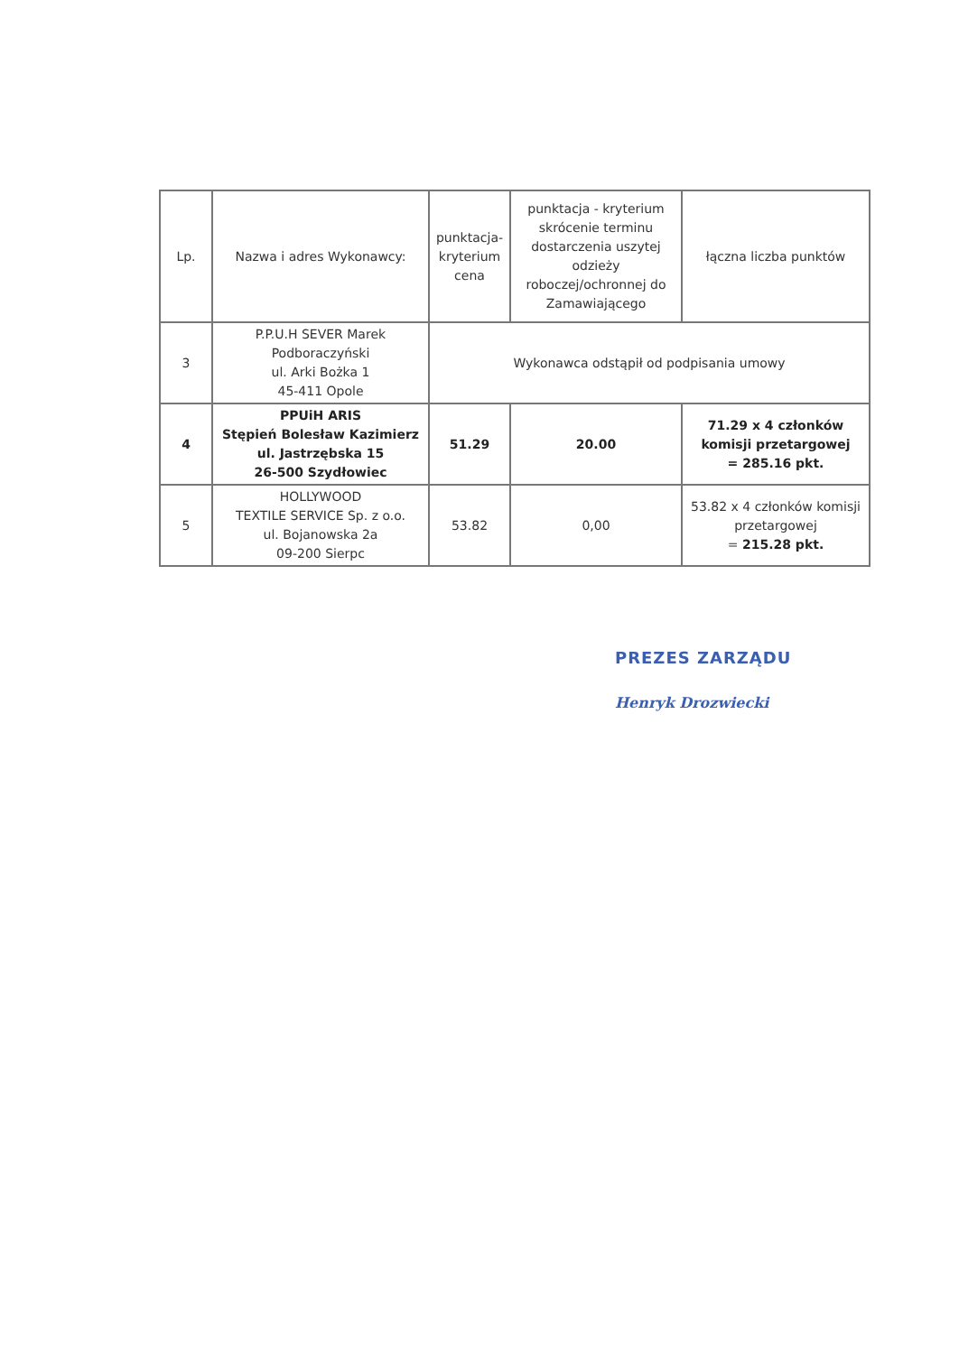| Lp. | Nazwa i adres Wykonawcy: | punktacja-kryterium cena | punktacja - kryterium skrócenie terminu dostarczenia uszytej odzieży roboczej/ochronnej do Zamawiającego | łączna liczba punktów |
| --- | --- | --- | --- | --- |
| 3 | P.P.U.H SEVER Marek Podboraczyński ul. Arki Bożka 1 45-411 Opole | Wykonawca odstąpił od podpisania umowy | | |
| 4 | PPUiH ARIS Stępień Bolesław Kazimierz ul. Jastrzębska 15 26-500 Szydłowiec | 51.29 | 20.00 | 71.29 x 4 członków komisji przetargowej = 285.16 pkt. |
| 5 | HOLLYWOOD TEXTILE SERVICE Sp. z o.o. ul. Bojanowska 2a 09-200 Sierpc | 53.82 | 0,00 | 53.82 x 4 członków komisji przetargowej = 215.28 pkt. |
PREZES ZARZĄDU
Henryk Drozwiecki